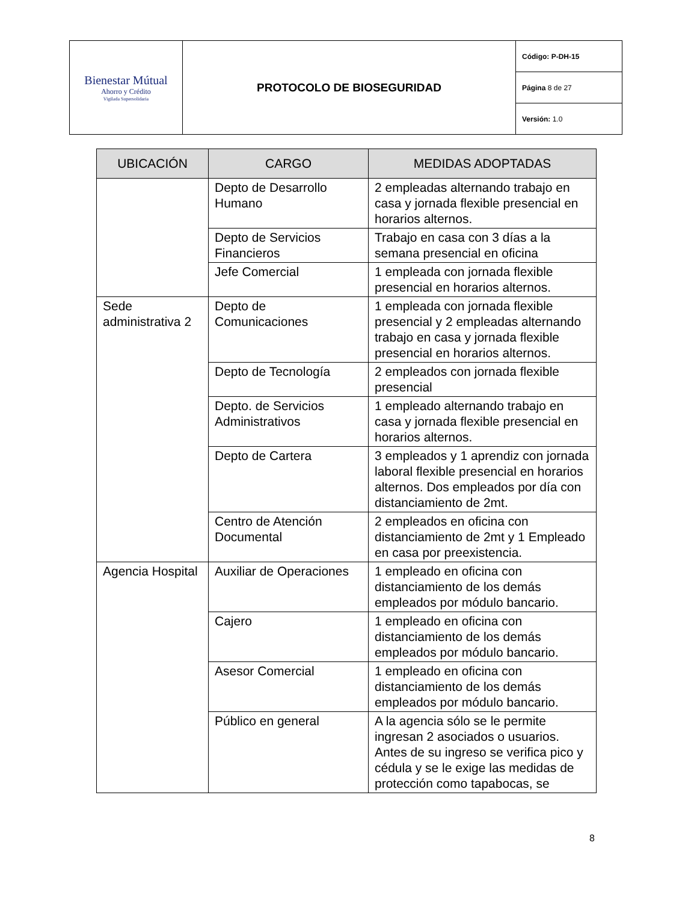| Bienestar Mútual Ahorro y Crédito Vigilada Supersolidaria | PROTOCOLO DE BIOSEGURIDAD | Código: P-DH-15 |
| | | Página 8 de 27 |
| | | Versión: 1.0 |
| UBICACIÓN | CARGO | MEDIDAS ADOPTADAS |
| --- | --- | --- |
| | Depto de Desarrollo Humano | 2 empleadas alternando trabajo en casa y jornada flexible presencial en horarios alternos. |
| | Depto de Servicios Financieros | Trabajo en casa con 3 días a la semana presencial en oficina |
| | Jefe Comercial | 1 empleada con jornada flexible presencial en horarios alternos. |
| Sede administrativa 2 | Depto de Comunicaciones | 1 empleada con jornada flexible presencial y 2 empleadas alternando trabajo en casa y jornada flexible presencial en horarios alternos. |
| | Depto de Tecnología | 2 empleados con jornada flexible presencial |
| | Depto. de Servicios Administrativos | 1 empleado alternando trabajo en casa y jornada flexible presencial en horarios alternos. |
| | Depto de Cartera | 3 empleados y 1 aprendiz con jornada laboral flexible presencial en horarios alternos. Dos empleados por día con distanciamiento de 2mt. |
| | Centro de Atención Documental | 2 empleados en oficina con distanciamiento de 2mt y 1 Empleado en casa por preexistencia. |
| Agencia Hospital | Auxiliar de Operaciones | 1 empleado en oficina con distanciamiento de los demás empleados por módulo bancario. |
| | Cajero | 1 empleado en oficina con distanciamiento de los demás empleados por módulo bancario. |
| | Asesor Comercial | 1 empleado en oficina con distanciamiento de los demás empleados por módulo bancario. |
| | Público en general | A la agencia sólo se le permite ingresan 2 asociados o usuarios. Antes de su ingreso se verifica pico y cédula y se le exige las medidas de protección como tapabocas, se |
8